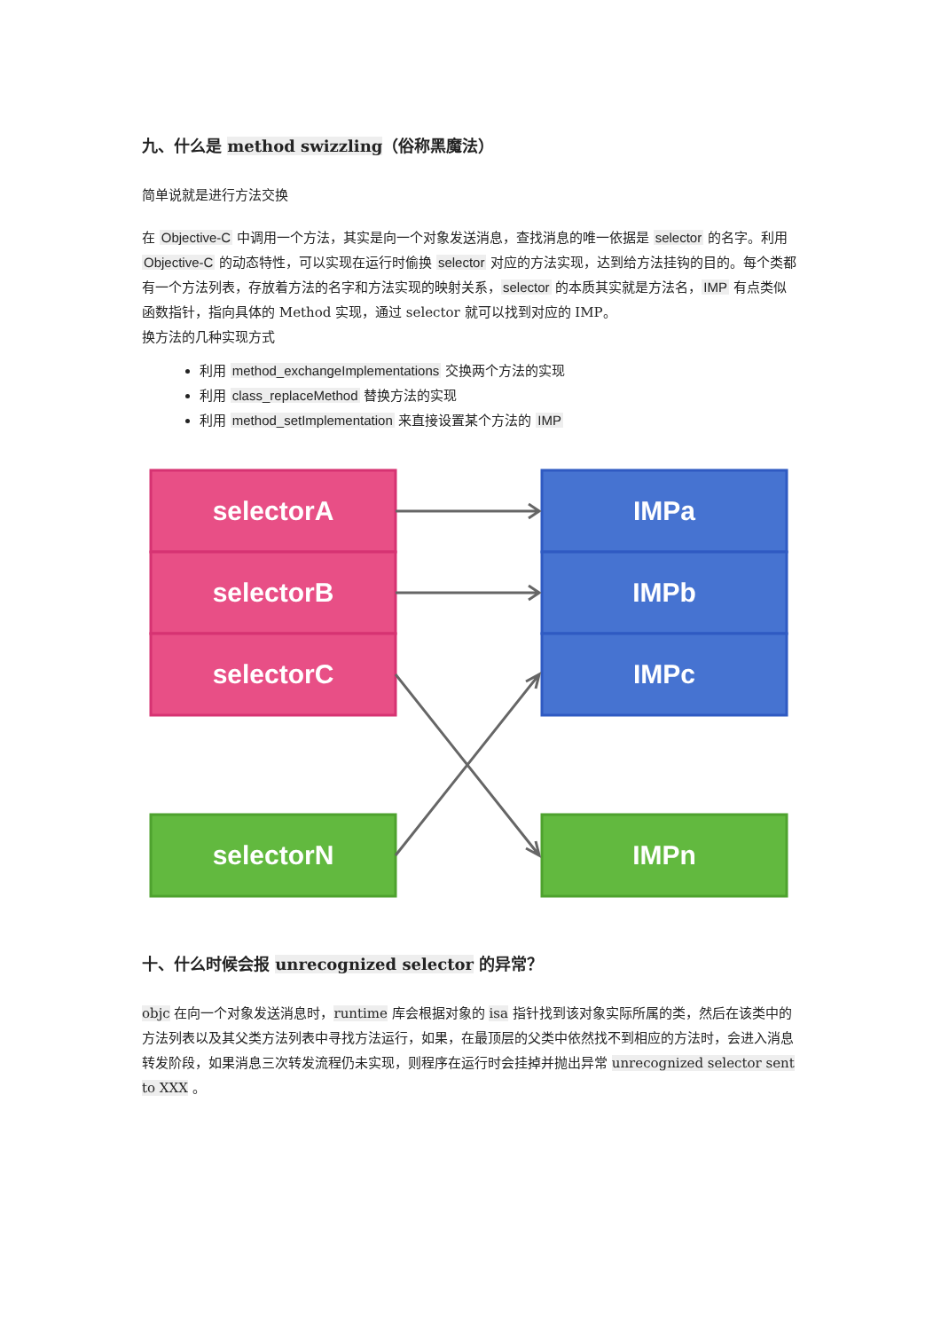九、什么是 method swizzling（俗称黑魔法）
简单说就是进行方法交换
在 Objective-C 中调用一个方法，其实是向一个对象发送消息，查找消息的唯一依据是 selector 的名字。利用 Objective-C 的动态特性，可以实现在运行时偷换 selector 对应的方法实现，达到给方法挂钩的目的。每个类都有一个方法列表，存放着方法的名字和方法实现的映射关系，selector 的本质其实就是方法名，IMP 有点类似函数指针，指向具体的 Method 实现，通过 selector 就可以找到对应的 IMP。
换方法的几种实现方式
利用 method_exchangeImplementations 交换两个方法的实现
利用 class_replaceMethod 替换方法的实现
利用 method_setImplementation 来直接设置某个方法的 IMP
selectorA
selectorB
selectorC
selectorN
IMPa
IMPb
IMPc
IMPn
十、什么时候会报 unrecognized selector 的异常？
objc 在向一个对象发送消息时，runtime 库会根据对象的 isa 指针找到该对象实际所属的类，然后在该类中的方法列表以及其父类方法列表中寻找方法运行，如果，在最顶层的父类中依然找不到相应的方法时，会进入消息转发阶段，如果消息三次转发流程仍未实现，则程序在运行时会挂掉并抛出异常 unrecognized selector sent to XXX 。